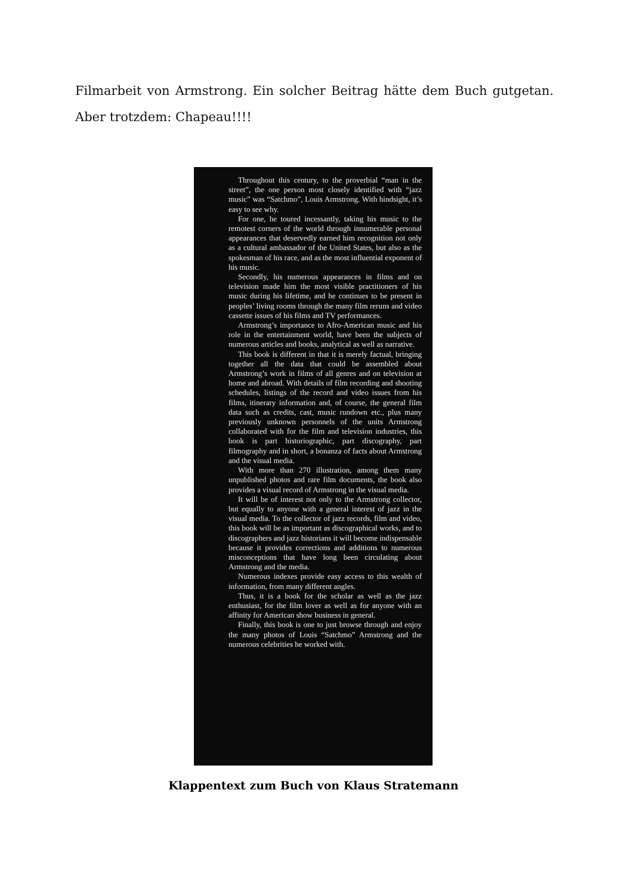Filmarbeit von Armstrong. Ein solcher Beitrag hätte dem Buch gutgetan. Aber trotzdem: Chapeau!!!!
Throughout this century, to the proverbial “man in the street”, the one person most closely identified with “jazz music” was “Satchmo”, Louis Armstrong. With hindsight, it’s easy to see why.
For one, he toured incessantly, taking his music to the remotest corners of the world through innumerable personal appearances that deservedly earned him recognition not only as a cultural ambassador of the United States, but also as the spokesman of his race, and as the most influential exponent of his music.
Secondly, his numerous appearances in films and on television made him the most visible practitioners of his music during his lifetime, and he continues to be present in peoples’ living rooms through the many film reruns and video cassette issues of his films and TV performances.
Armstrong’s importance to Afro-American music and his role in the entertainment world, have been the subjects of numerous articles and books, analytical as well as narrative.
This book is different in that it is merely factual, bringing together all the data that could be assembled about Armstrong’s work in films of all genres and on television at home and abroad. With details of film recording and shooting schedules, listings of the record and video issues from his films, itinerary information and, of course, the general film data such as credits, cast, music rundown etc., plus many previously unknown personnels of the units Armstrong collaborated with for the film and television industries, this book is part historiographic, part discography, part filmography and in short, a bonanza of facts about Armstrong and the visual media.
With more than 270 illustration, among them many unpublished photos and rare film documents, the book also provides a visual record of Armstrong in the visual media.
It will be of interest not only to the Armstrong collector, but equally to anyone with a general interest of jazz in the visual media. To the collector of jazz records, film and video, this book will be as important as discographical works, and to discographers and jazz historians it will become indispensable because it provides corrections and additions to numerous misconceptions that have long been circulating about Armstrong and the media.
Numerous indexes provide easy access to this wealth of information, from many different angles.
Thus, it is a book for the scholar as well as the jazz enthusiast, for the film lover as well as for anyone with an affinity for American show business in general.
Finally, this book is one to just browse through and enjoy the many photos of Louis “Satchmo” Armstrong and the numerous celebrities he worked with.
Klappentext zum Buch von Klaus Stratemann